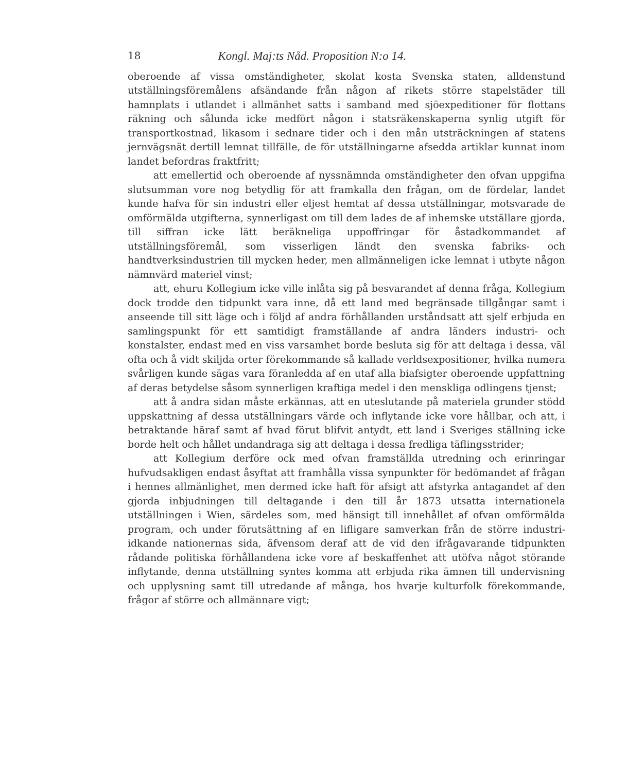18 Kongl. Maj:ts Nåd. Proposition N:o 14.
oberoende af vissa omständigheter, skolat kosta Svenska staten, alldenstund utställningsföremålens afsändande från någon af rikets större stapelstäder till hamnplats i utlandet i allmänhet satts i samband med sjöexpeditioner för flottans räkning och sålunda icke medfört någon i statsräkenskaperna synlig utgift för transportkostnad, likasom i sednare tider och i den mån utsträckningen af statens jernvägsnät dertill lemnat tillfälle, de för utställningarne afsedda artiklar kunnat inom landet befordras fraktfritt;
att emellertid och oberoende af nyssnämnda omständigheter den ofvan uppgifna slutsumman vore nog betydlig för att framkalla den frågan, om de fördelar, landet kunde hafva för sin industri eller eljest hemtat af dessa utställningar, motsvarade de omförmälda utgifterna, synnerligast om till dem lades de af inhemske utställare gjorda, till siffran icke lätt beräkneliga uppoffringar för åstadkommandet af utställningsföremål, som visserligen ländt den svenska fabriks- och handtverksindustrien till mycken heder, men allmänneligen icke lemnat i utbyte någon nämnvärd materiel vinst;
att, ehuru Kollegium icke ville inlåta sig på besvarandet af denna fråga, Kollegium dock trodde den tidpunkt vara inne, då ett land med begränsade tillgångar samt i anseende till sitt läge och i följd af andra förhållanden urståndsatt att sjelf erbjuda en samlingspunkt för ett samtidigt framställande af andra länders industri- och konstalster, endast med en viss varsamhet borde besluta sig för att deltaga i dessa, väl ofta och å vidt skiljda orter förekommande så kallade verldsexpositioner, hvilka numera svårligen kunde sägas vara föranledda af en utaf alla biafsigter oberoende uppfattning af deras betydelse såsom synnerligen kraftiga medel i den menskliga odlingens tjenst;
att å andra sidan måste erkännas, att en uteslutande på materiela grunder stödd uppskattning af dessa utställningars värde och inflytande icke vore hållbar, och att, i betraktande häraf samt af hvad förut blifvit antydt, ett land i Sveriges ställning icke borde helt och hållet undandraga sig att deltaga i dessa fredliga täflingsstrider;
att Kollegium derföre ock med ofvan framställda utredning och erinringar hufvudsakligen endast åsyftat att framhålla vissa synpunkter för bedömandet af frågan i hennes allmänlighet, men dermed icke haft för afsigt att afstyrka antagandet af den gjorda inbjudningen till deltagande i den till år 1873 utsatta internationela utställningen i Wien, särdeles som, med hänsigt till innehållet af ofvan omförmälda program, och under förutsättning af en lifligare samverkan från de större industri-idkande nationernas sida, äfvensom deraf att de vid den ifrågavarande tidpunkten rådande politiska förhållandena icke vore af beskaffenhet att utöfva något störande inflytande, denna utställning syntes komma att erbjuda rika ämnen till undervisning och upplysning samt till utredande af många, hos hvarje kulturfolk förekommande, frågor af större och allmännare vigt;